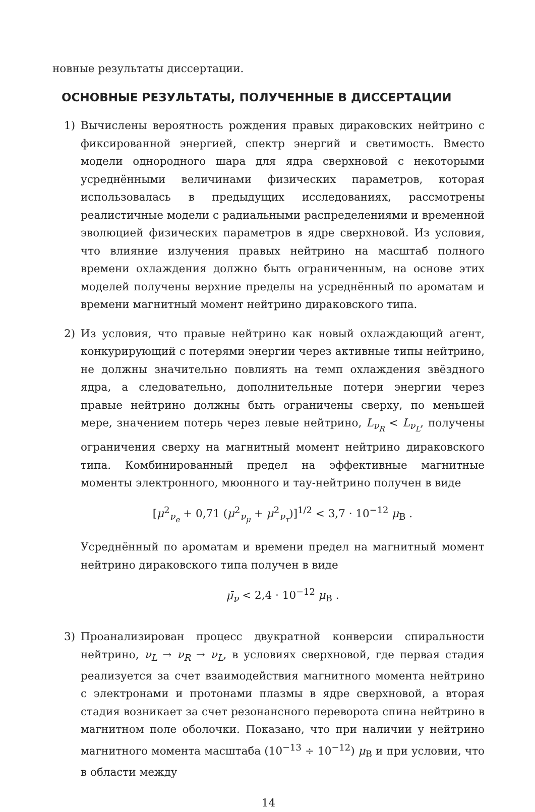новные результаты диссертации.
ОСНОВНЫЕ РЕЗУЛЬТАТЫ, ПОЛУЧЕННЫЕ В ДИССЕРТАЦИИ
1) Вычислены вероятность рождения правых дираковских нейтрино с фиксированной энергией, спектр энергий и светимость. Вместо модели однородного шара для ядра сверхновой с некоторыми усреднёнными величинами физических параметров, которая использовалась в предыдущих исследованиях, рассмотрены реалистичные модели с радиальными распределениями и временной эволюцией физических параметров в ядре сверхновой. Из условия, что влияние излучения правых нейтрино на масштаб полного времени охлаждения должно быть ограниченным, на основе этих моделей получены верхние пределы на усреднённый по ароматам и времени магнитный момент нейтрино дираковского типа.
2) Из условия, что правые нейтрино как новый охлаждающий агент, конкурирующий с потерями энергии через активные типы нейтрино, не должны значительно повлиять на темп охлаждения звёздного ядра, а следовательно, дополнительные потери энергии через правые нейтрино должны быть ограничены сверху, по меньшей мере, значением потерь через левые нейтрино, L<sub>ν<sub>R</sub></sub> < L<sub>ν<sub>L</sub></sub>, получены ограничения сверху на магнитный момент нейтрино дираковского типа. Комбинированный предел на эффективные магнитные моменты электронного, мюонного и тау-нейтрино получен в виде
[μ<sup>2</sup><sub>ν<sub>e</sub></sub> + 0,71 (μ<sup>2</sup><sub>ν<sub>μ</sub></sub> + μ<sup>2</sup><sub>ν<sub>τ</sub></sub>)]<sup>1/2</sup> < 3,7 · 10<sup>−12</sup> μ<sub>B</sub> .
Усреднённый по ароматам и времени предел на магнитный момент нейтрино дираковского типа получен в виде
μ̄<sub>ν</sub> < 2,4 · 10<sup>−12</sup> μ<sub>B</sub> .
3) Проанализирован процесс двукратной конверсии спиральности нейтрино, ν<sub>L</sub> → ν<sub>R</sub> → ν<sub>L</sub>, в условиях сверхновой, где первая стадия реализуется за счет взаимодействия магнитного момента нейтрино с электронами и протонами плазмы в ядре сверхновой, а вторая стадия возникает за счет резонансного переворота спина нейтрино в магнитном поле оболочки. Показано, что при наличии у нейтрино магнитного момента масштаба (10<sup>−13</sup> ÷ 10<sup>−12</sup>) μ<sub>B</sub> и при условии, что в области между
14